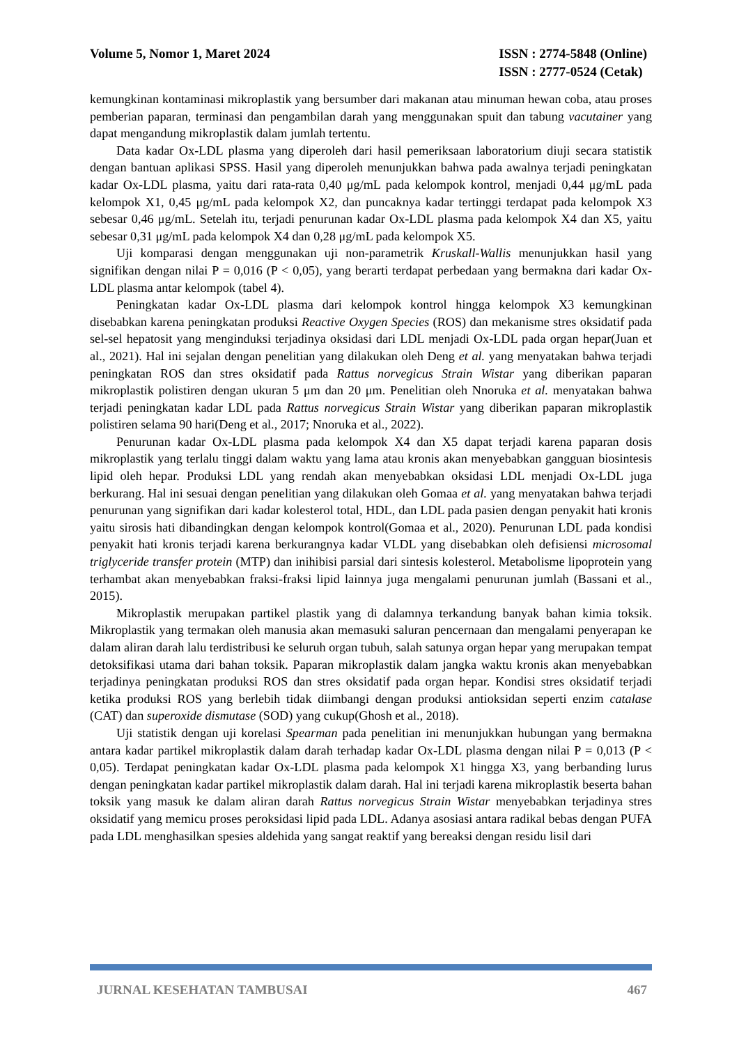Volume 5, Nomor 1, Maret 2024 ISSN : 2774-5848 (Online)
ISSN : 2777-0524 (Cetak)
kemungkinan kontaminasi mikroplastik yang bersumber dari makanan atau minuman hewan coba, atau proses pemberian paparan, terminasi dan pengambilan darah yang menggunakan spuit dan tabung vacutainer yang dapat mengandung mikroplastik dalam jumlah tertentu.
Data kadar Ox-LDL plasma yang diperoleh dari hasil pemeriksaan laboratorium diuji secara statistik dengan bantuan aplikasi SPSS. Hasil yang diperoleh menunjukkan bahwa pada awalnya terjadi peningkatan kadar Ox-LDL plasma, yaitu dari rata-rata 0,40 μg/mL pada kelompok kontrol, menjadi 0,44 μg/mL pada kelompok X1, 0,45 μg/mL pada kelompok X2, dan puncaknya kadar tertinggi terdapat pada kelompok X3 sebesar 0,46 μg/mL. Setelah itu, terjadi penurunan kadar Ox-LDL plasma pada kelompok X4 dan X5, yaitu sebesar 0,31 μg/mL pada kelompok X4 dan 0,28 μg/mL pada kelompok X5.
Uji komparasi dengan menggunakan uji non-parametrik Kruskall-Wallis menunjukkan hasil yang signifikan dengan nilai P = 0,016 (P < 0,05), yang berarti terdapat perbedaan yang bermakna dari kadar Ox-LDL plasma antar kelompok (tabel 4).
Peningkatan kadar Ox-LDL plasma dari kelompok kontrol hingga kelompok X3 kemungkinan disebabkan karena peningkatan produksi Reactive Oxygen Species (ROS) dan mekanisme stres oksidatif pada sel-sel hepatosit yang menginduksi terjadinya oksidasi dari LDL menjadi Ox-LDL pada organ hepar(Juan et al., 2021). Hal ini sejalan dengan penelitian yang dilakukan oleh Deng et al. yang menyatakan bahwa terjadi peningkatan ROS dan stres oksidatif pada Rattus norvegicus Strain Wistar yang diberikan paparan mikroplastik polistiren dengan ukuran 5 μm dan 20 μm. Penelitian oleh Nnoruka et al. menyatakan bahwa terjadi peningkatan kadar LDL pada Rattus norvegicus Strain Wistar yang diberikan paparan mikroplastik polistiren selama 90 hari(Deng et al., 2017; Nnoruka et al., 2022).
Penurunan kadar Ox-LDL plasma pada kelompok X4 dan X5 dapat terjadi karena paparan dosis mikroplastik yang terlalu tinggi dalam waktu yang lama atau kronis akan menyebabkan gangguan biosintesis lipid oleh hepar. Produksi LDL yang rendah akan menyebabkan oksidasi LDL menjadi Ox-LDL juga berkurang. Hal ini sesuai dengan penelitian yang dilakukan oleh Gomaa et al. yang menyatakan bahwa terjadi penurunan yang signifikan dari kadar kolesterol total, HDL, dan LDL pada pasien dengan penyakit hati kronis yaitu sirosis hati dibandingkan dengan kelompok kontrol(Gomaa et al., 2020). Penurunan LDL pada kondisi penyakit hati kronis terjadi karena berkurangnya kadar VLDL yang disebabkan oleh defisiensi microsomal triglyceride transfer protein (MTP) dan inihibisi parsial dari sintesis kolesterol. Metabolisme lipoprotein yang terhambat akan menyebabkan fraksi-fraksi lipid lainnya juga mengalami penurunan jumlah (Bassani et al., 2015).
Mikroplastik merupakan partikel plastik yang di dalamnya terkandung banyak bahan kimia toksik. Mikroplastik yang termakan oleh manusia akan memasuki saluran pencernaan dan mengalami penyerapan ke dalam aliran darah lalu terdistribusi ke seluruh organ tubuh, salah satunya organ hepar yang merupakan tempat detoksifikasi utama dari bahan toksik. Paparan mikroplastik dalam jangka waktu kronis akan menyebabkan terjadinya peningkatan produksi ROS dan stres oksidatif pada organ hepar. Kondisi stres oksidatif terjadi ketika produksi ROS yang berlebih tidak diimbangi dengan produksi antioksidan seperti enzim catalase (CAT) dan superoxide dismutase (SOD) yang cukup(Ghosh et al., 2018).
Uji statistik dengan uji korelasi Spearman pada penelitian ini menunjukkan hubungan yang bermakna antara kadar partikel mikroplastik dalam darah terhadap kadar Ox-LDL plasma dengan nilai P = 0,013 (P < 0,05). Terdapat peningkatan kadar Ox-LDL plasma pada kelompok X1 hingga X3, yang berbanding lurus dengan peningkatan kadar partikel mikroplastik dalam darah. Hal ini terjadi karena mikroplastik beserta bahan toksik yang masuk ke dalam aliran darah Rattus norvegicus Strain Wistar menyebabkan terjadinya stres oksidatif yang memicu proses peroksidasi lipid pada LDL. Adanya asosiasi antara radikal bebas dengan PUFA pada LDL menghasilkan spesies aldehida yang sangat reaktif yang bereaksi dengan residu lisil dari
JURNAL KESEHATAN TAMBUSAI 467